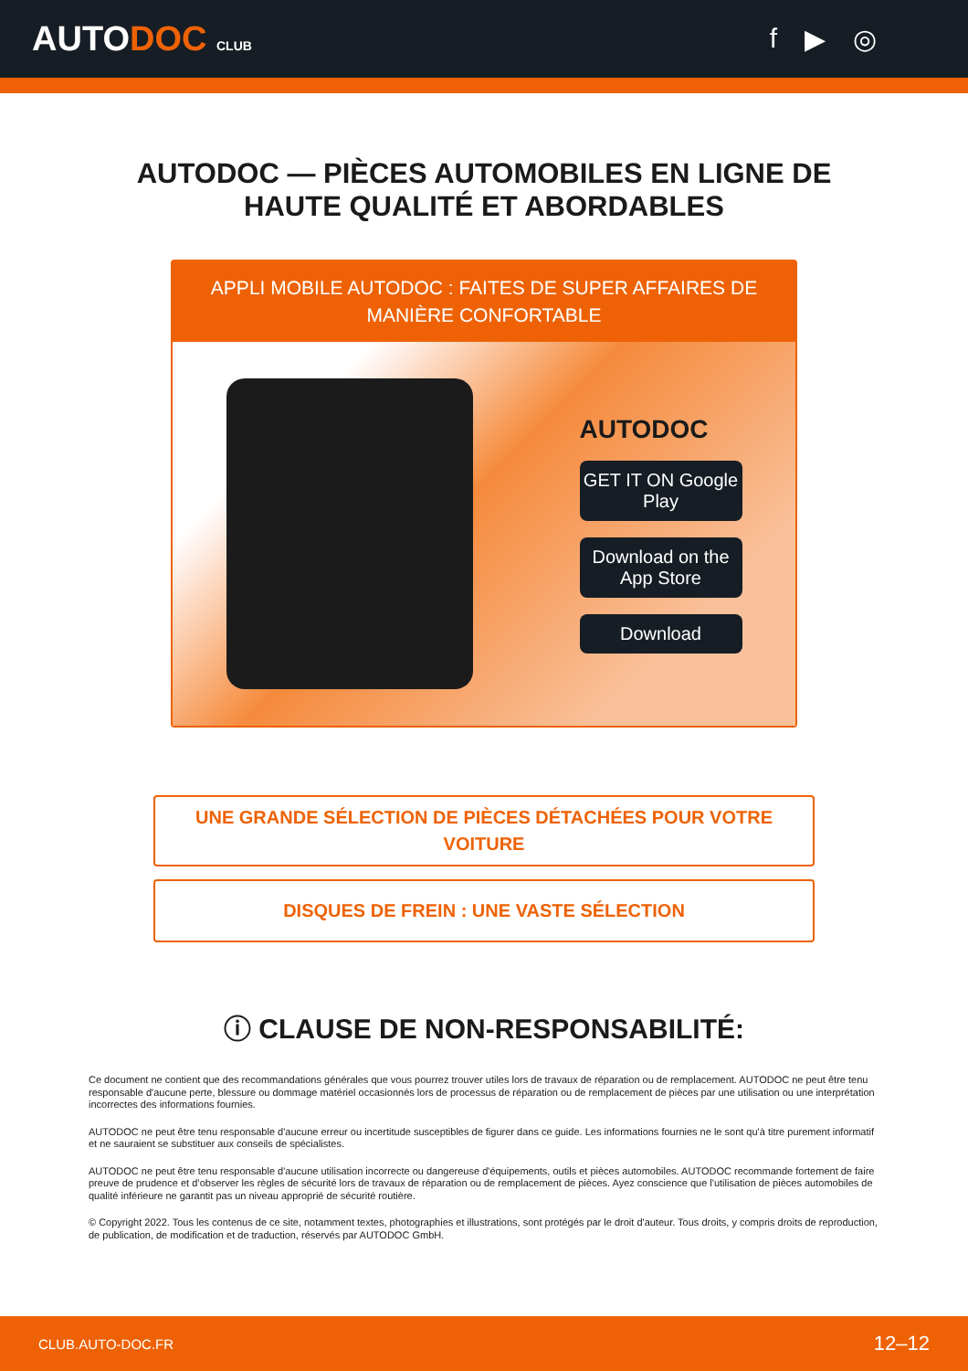AUTODOC CLUB
f ▶ ◎
AUTODOC — PIÈCES AUTOMOBILES EN LIGNE DE
HAUTE QUALITÉ ET ABORDABLES
APPLI MOBILE AUTODOC : FAITES DE SUPER AFFAIRES DE MANIÈRE CONFORTABLE
AUTODOC
GET IT ON Google Play
Download on the App Store
Download
UNE GRANDE SÉLECTION DE PIÈCES DÉTACHÉES POUR VOTRE VOITURE
DISQUES DE FREIN : UNE VASTE SÉLECTION
ⓘ CLAUSE DE NON-RESPONSABILITÉ:
Ce document ne contient que des recommandations générales que vous pourrez trouver utiles lors de travaux de réparation ou de remplacement. AUTODOC ne peut être tenu responsable d'aucune perte, blessure ou dommage matériel occasionnés lors de processus de réparation ou de remplacement de pièces par une utilisation ou une interprétation incorrectes des informations fournies.
AUTODOC ne peut être tenu responsable d'aucune erreur ou incertitude susceptibles de figurer dans ce guide. Les informations fournies ne le sont qu'à titre purement informatif et ne sauraient se substituer aux conseils de spécialistes.
AUTODOC ne peut être tenu responsable d'aucune utilisation incorrecte ou dangereuse d'équipements, outils et pièces automobiles. AUTODOC recommande fortement de faire preuve de prudence et d’observer les règles de sécurité lors de travaux de réparation ou de remplacement de pièces. Ayez conscience que l'utilisation de pièces automobiles de qualité inférieure ne garantit pas un niveau approprié de sécurité routière.
© Copyright 2022. Tous les contenus de ce site, notamment textes, photographies et illustrations, sont protégés par le droit d'auteur. Tous droits, y compris droits de reproduction, de publication, de modification et de traduction, réservés par AUTODOC GmbH.
CLUB.AUTO-DOC.FR 12–12